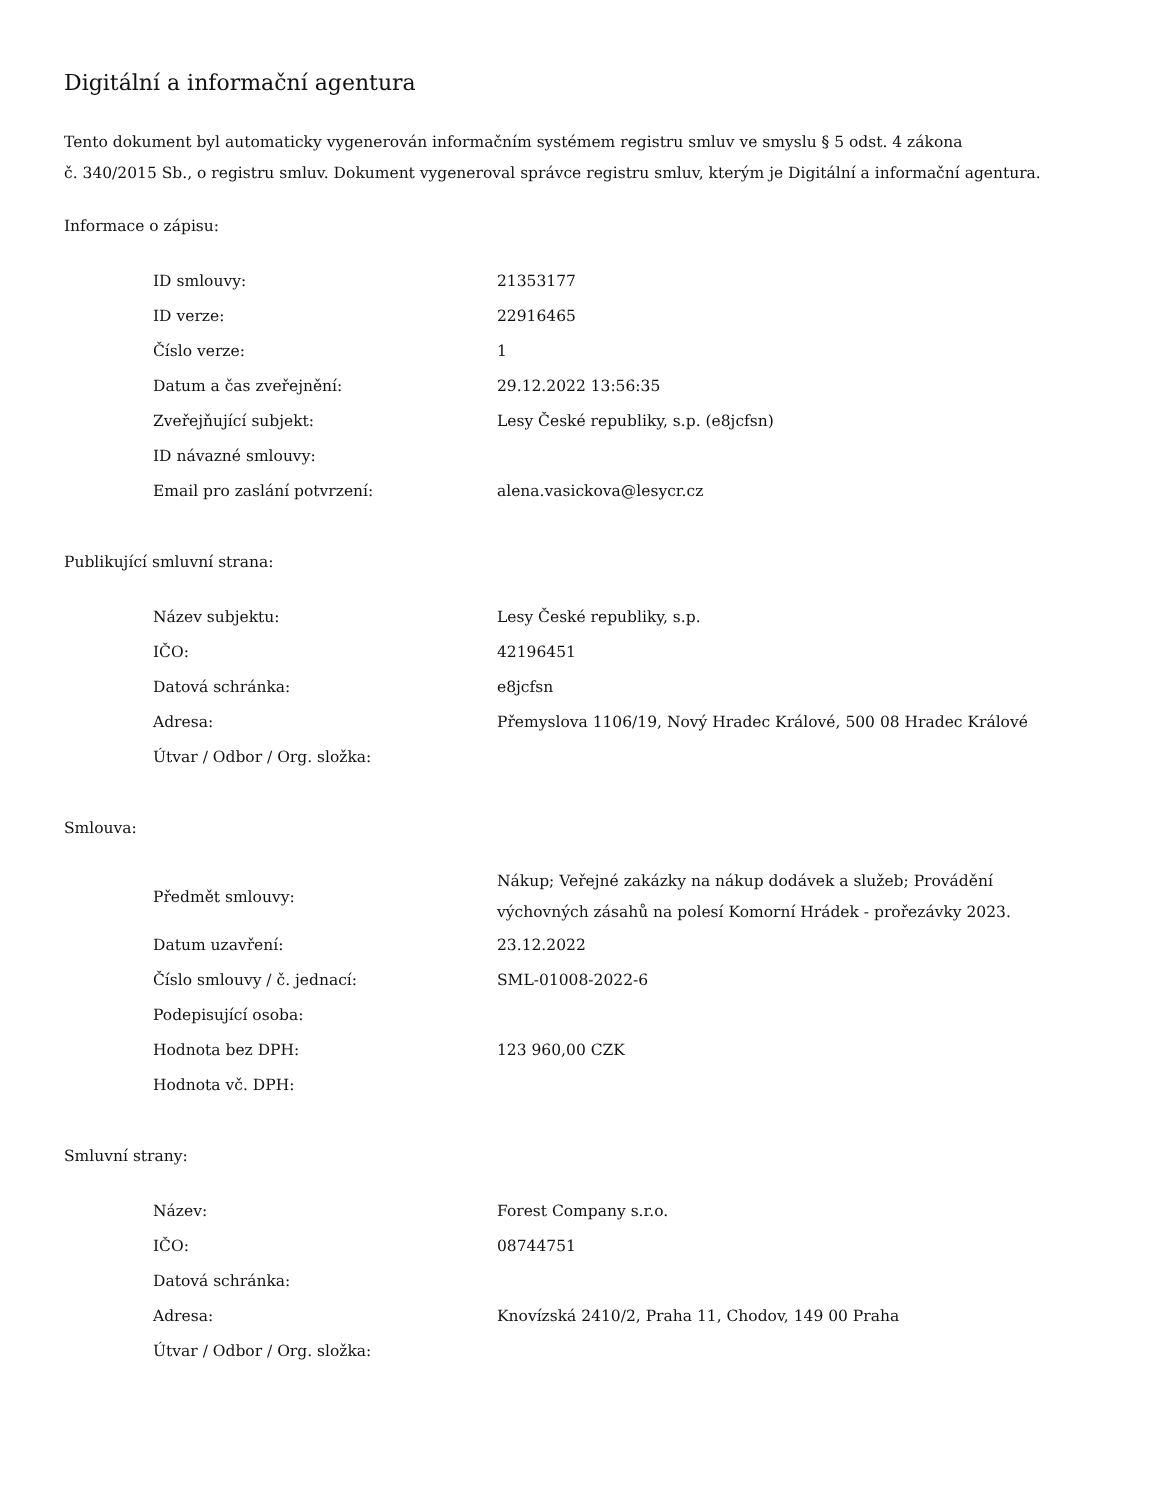Digitální a informační agentura
Tento dokument byl automaticky vygenerován informačním systémem registru smluv ve smyslu § 5 odst. 4 zákona
č. 340/2015 Sb., o registru smluv. Dokument vygeneroval správce registru smluv, kterým je Digitální a informační agentura.
Informace o zápisu:
| ID smlouvy: | 21353177 |
| ID verze: | 22916465 |
| Číslo verze: | 1 |
| Datum a čas zveřejnění: | 29.12.2022 13:56:35 |
| Zveřejňující subjekt: | Lesy České republiky, s.p. (e8jcfsn) |
| ID návazné smlouvy: | |
| Email pro zaslání potvrzení: | alena.vasickova@lesycr.cz |
Publikující smluvní strana:
| Název subjektu: | Lesy České republiky, s.p. |
| IČO: | 42196451 |
| Datová schránka: | e8jcfsn |
| Adresa: | Přemyslova 1106/19, Nový Hradec Králové, 500 08 Hradec Králové |
| Útvar / Odbor / Org. složka: | |
Smlouva:
| Předmět smlouvy: | Nákup; Veřejné zakázky na nákup dodávek a služeb; Provádění výchovných zásahů na polesí Komorní Hrádek - prořezávky 2023. |
| Datum uzavření: | 23.12.2022 |
| Číslo smlouvy / č. jednací: | SML-01008-2022-6 |
| Podepisující osoba: | |
| Hodnota bez DPH: | 123 960,00 CZK |
| Hodnota vč. DPH: | |
Smluvní strany:
| Název: | Forest Company s.r.o. |
| IČO: | 08744751 |
| Datová schránka: | |
| Adresa: | Knovízská 2410/2, Praha 11, Chodov, 149 00 Praha |
| Útvar / Odbor / Org. složka: | |